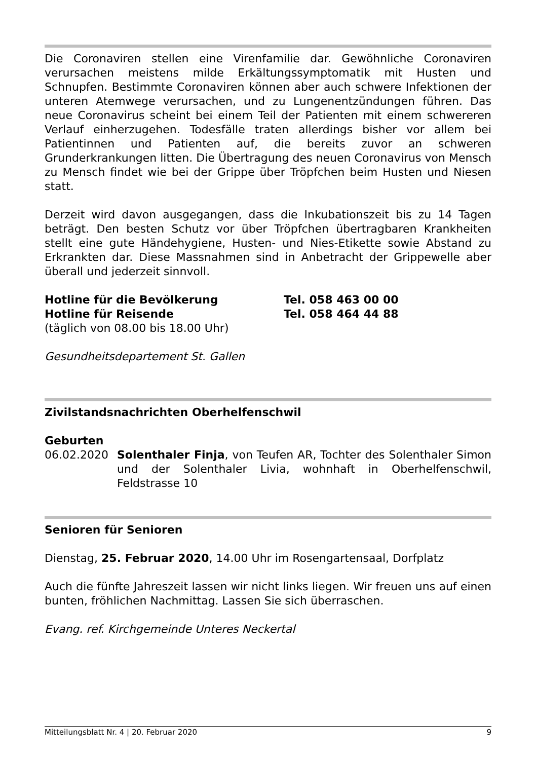Die Coronaviren stellen eine Virenfamilie dar. Gewöhnliche Coronaviren verursachen meistens milde Erkältungssymptomatik mit Husten und Schnupfen. Bestimmte Coronaviren können aber auch schwere Infektionen der unteren Atemwege verursachen, und zu Lungenentzündungen führen. Das neue Coronavirus scheint bei einem Teil der Patienten mit einem schwereren Verlauf einherzugehen. Todesfälle traten allerdings bisher vor allem bei Patientinnen und Patienten auf, die bereits zuvor an schweren Grunderkrankungen litten. Die Übertragung des neuen Coronavirus von Mensch zu Mensch findet wie bei der Grippe über Tröpfchen beim Husten und Niesen statt.
Derzeit wird davon ausgegangen, dass die Inkubationszeit bis zu 14 Tagen beträgt. Den besten Schutz vor über Tröpfchen übertragbaren Krankheiten stellt eine gute Händehygiene, Husten- und Nies-Etikette sowie Abstand zu Erkrankten dar. Diese Massnahmen sind in Anbetracht der Grippewelle aber überall und jederzeit sinnvoll.
Hotline für die Bevölkerung Tel. 058 463 00 00
Hotline für Reisende Tel. 058 464 44 88
(täglich von 08.00 bis 18.00 Uhr)
Gesundheitsdepartement St. Gallen
Zivilstandsnachrichten Oberhelfenschwil
Geburten
06.02.2020 Solenthaler Finja, von Teufen AR, Tochter des Solenthaler Simon und der Solenthaler Livia, wohnhaft in Oberhelfen­schwil, Feldstrasse 10
Senioren für Senioren
Dienstag, 25. Februar 2020, 14.00 Uhr im Rosengartensaal, Dorfplatz
Auch die fünfte Jahreszeit lassen wir nicht links liegen. Wir freuen uns auf einen bunten, fröhlichen Nachmittag. Lassen Sie sich überraschen.
Evang. ref. Kirchgemeinde Unteres Neckertal
Mitteilungsblatt Nr. 4 | 20. Februar 2020 9